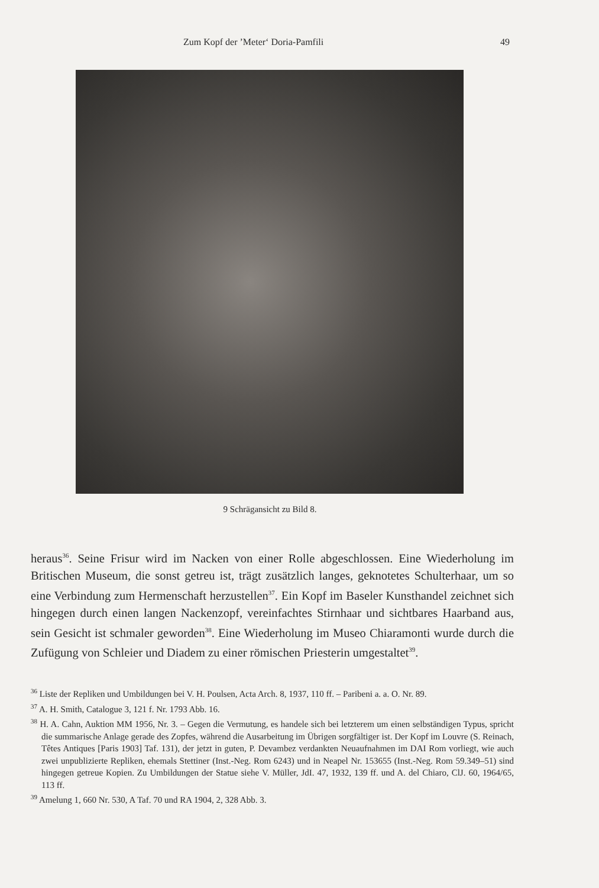Zum Kopf der ’Meter‘ Doria-Pamfili 49
9 Schrägansicht zu Bild 8.
heraus<sup>36</sup>. Seine Frisur wird im Nacken von einer Rolle abgeschlossen. Eine Wiederholung im Britischen Museum, die sonst getreu ist, trägt zusätzlich langes, geknotetes Schulterhaar, um so eine Verbindung zum Hermenschaft herzustellen<sup>37</sup>. Ein Kopf im Baseler Kunsthandel zeichnet sich hingegen durch einen langen Nackenzopf, vereinfachtes Stirnhaar und sichtbares Haarband aus, sein Gesicht ist schmaler geworden<sup>38</sup>. Eine Wiederholung im Museo Chiaramonti wurde durch die Zufügung von Schleier und Diadem zu einer römischen Priesterin umgestaltet<sup>39</sup>.
<sup>36</sup> Liste der Repliken und Umbildungen bei V. H. Poulsen, Acta Arch. 8, 1937, 110 ff. – Paribeni a. a. O. Nr. 89.
<sup>37</sup> A. H. Smith, Catalogue 3, 121 f. Nr. 1793 Abb. 16.
<sup>38</sup> H. A. Cahn, Auktion MM 1956, Nr. 3. – Gegen die Vermutung, es handele sich bei letzterem um einen selbständigen Typus, spricht die summarische Anlage gerade des Zopfes, während die Ausarbeitung im Übrigen sorgfältiger ist. Der Kopf im Louvre (S. Reinach, Têtes Antiques [Paris 1903] Taf. 131), der jetzt in guten, P. Devambez verdankten Neuaufnahmen im DAI Rom vorliegt, wie auch zwei unpublizierte Repliken, ehemals Stettiner (Inst.-Neg. Rom 6243) und in Neapel Nr. 153655 (Inst.-Neg. Rom 59.349–51) sind hingegen getreue Kopien. Zu Umbildungen der Statue siehe V. Müller, JdI. 47, 1932, 139 ff. und A. del Chiaro, ClJ. 60, 1964/65, 113 ff.
<sup>39</sup> Amelung 1, 660 Nr. 530, A Taf. 70 und RA 1904, 2, 328 Abb. 3.